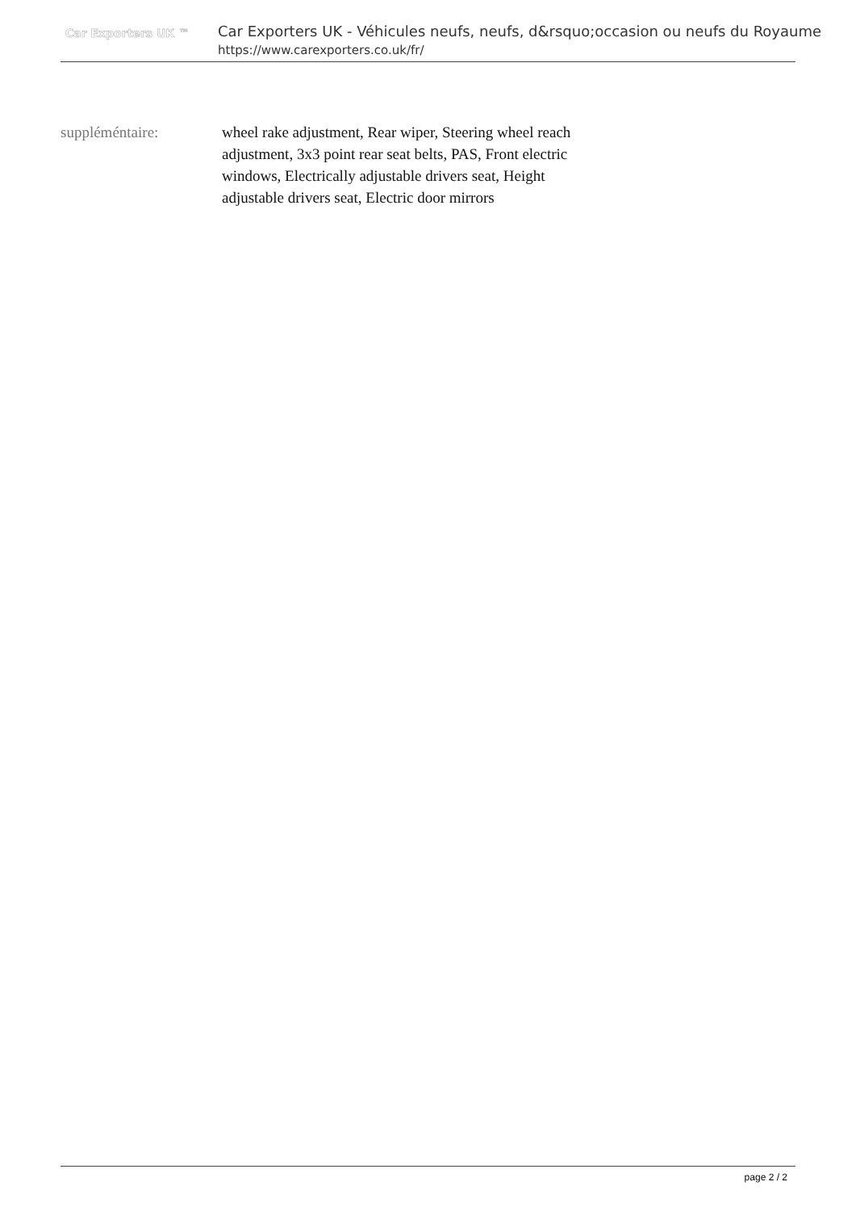Car Exporters UK ™
Car Exporters UK - Véhicules neufs, neufs, d&rsquo;occasion ou neufs du Royaume
https://www.carexporters.co.uk/fr/
suppléméntaire: wheel rake adjustment, Rear wiper, Steering wheel reach adjustment, 3x3 point rear seat belts, PAS, Front electric windows, Electrically adjustable drivers seat, Height adjustable drivers seat, Electric door mirrors
page 2 / 2